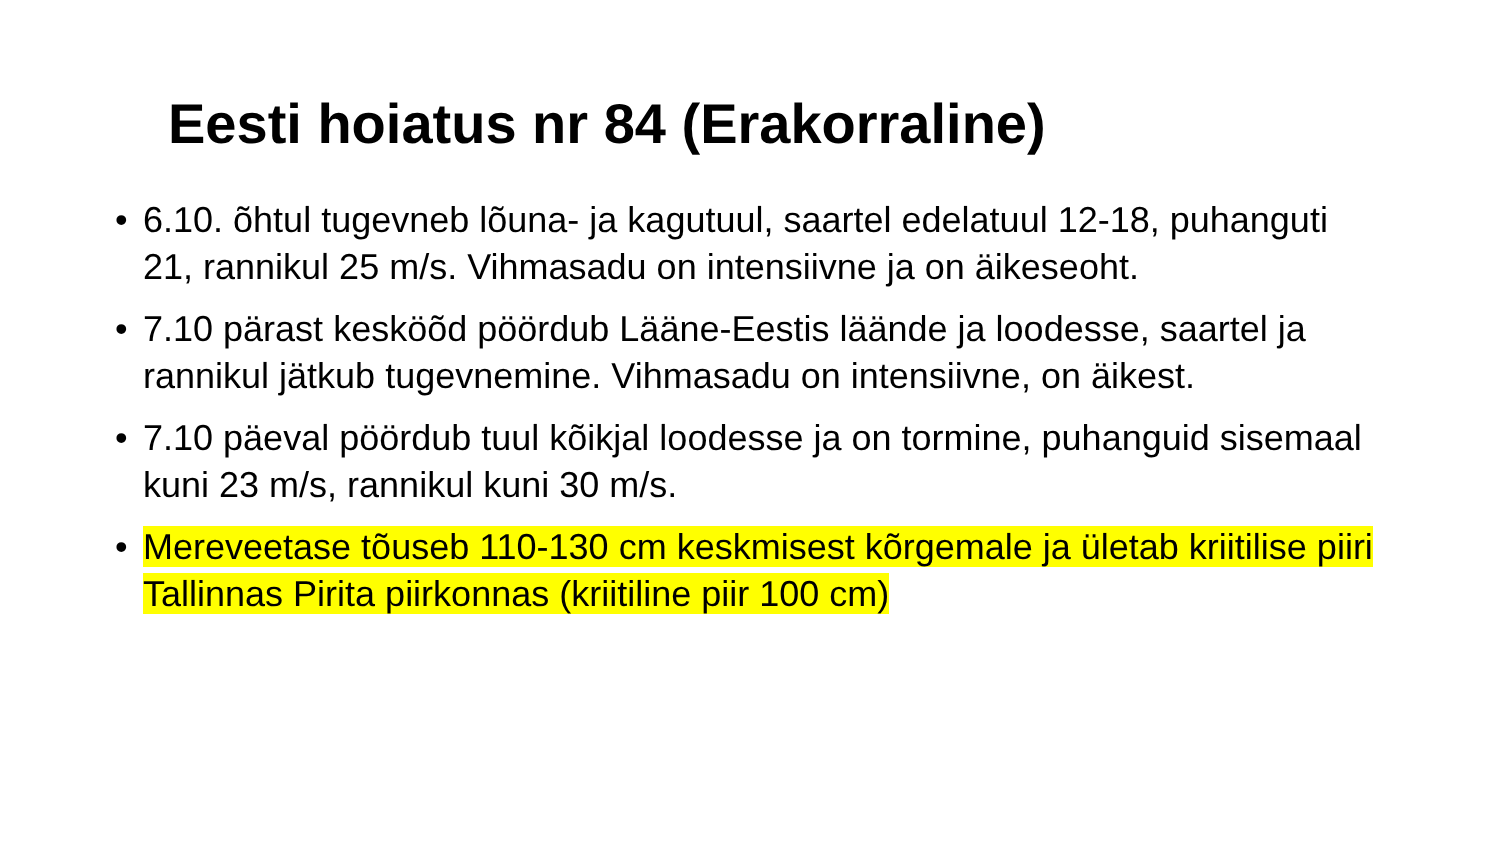Eesti hoiatus nr 84 (Erakorraline)
• 6.10. õhtul tugevneb lõuna- ja kagutuul, saartel edelatuul 12-18, puhanguti 21, rannikul 25 m/s. Vihmasadu on intensiivne ja on äikeseoht.
• 7.10 pärast kesköõd pöördub Lääne-Eestis läände ja loodesse, saartel ja rannikul jätkub tugevnemine. Vihmasadu on intensiivne, on äikest.
• 7.10 päeval pöördub tuul kõikjal loodesse ja on tormine, puhanguid sisemaal kuni 23 m/s, rannikul kuni 30 m/s.
• Mereveetase tõuseb 110-130 cm keskmisest kõrgemale ja ületab kriitilise piiri Tallinnas Pirita piirkonnas (kriitiline piir 100 cm)